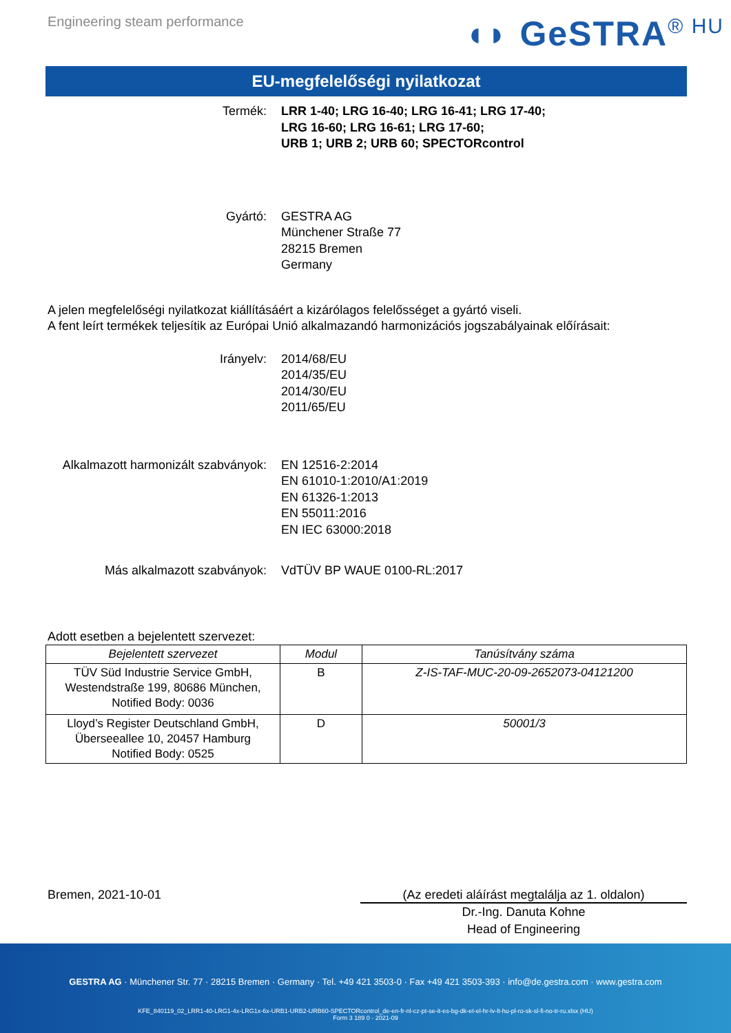Engineering steam performance
◖◗ GeSTRA<sup>® HU</sup>
EU-megfelelőségi nyilatkozat
Termék: LRR 1-40; LRG 16-40; LRG 16-41; LRG 17-40;
LRG 16-60; LRG 16-61; LRG 17-60;
URB 1; URB 2; URB 60; SPECTORcontrol
Gyártó: GESTRA AG
Münchener Straße 77
28215 Bremen
Germany
A jelen megfelelőségi nyilatkozat kiállításáért a kizárólagos felelősséget a gyártó viseli.
A fent leírt termékek teljesítik az Európai Unió alkalmazandó harmonizációs jogszabályainak előírásait:
Irányelv: 2014/68/EU
2014/35/EU
2014/30/EU
2011/65/EU
Alkalmazott harmonizált szabványok: EN 12516-2:2014
EN 61010-1:2010/A1:2019
EN 61326-1:2013
EN 55011:2016
EN IEC 63000:2018
Más alkalmazott szabványok: VdTÜV BP WAUE 0100-RL:2017
Adott esetben a bejelentett szervezet:
| Bejelentett szervezet | Modul | Tanúsítvány száma |
| --- | --- | --- |
| TÜV Süd Industrie Service GmbH, Westendstraße 199, 80686 München, Notified Body: 0036 | B | Z-IS-TAF-MUC-20-09-2652073-04121200 |
| Lloyd’s Register Deutschland GmbH, Überseeallee 10, 20457 Hamburg Notified Body: 0525 | D | 50001/3 |
Bremen, 2021-10-01 (Az eredeti aláírást megtalálja az 1. oldalon)
Dr.-Ing. Danuta Kohne
Head of Engineering
GESTRA AG · Münchener Str. 77 · 28215 Bremen · Germany · Tel. +49 421 3503-0 · Fax +49 421 3503-393 · info@de.gestra.com · www.gestra.com
KFE_840119_02_LRR1-40-LRG1-4x-LRG1x-6x-URB1-URB2-URB60-SPECTORcontrol_de-en-fr-nl-cz-pt-se-it-es-bg-dk-et-el-hr-lv-lt-hu-pl-ro-sk-sl-fi-no-tr-ru.xlsx (HU)
Form 3 189 0 - 2021-09